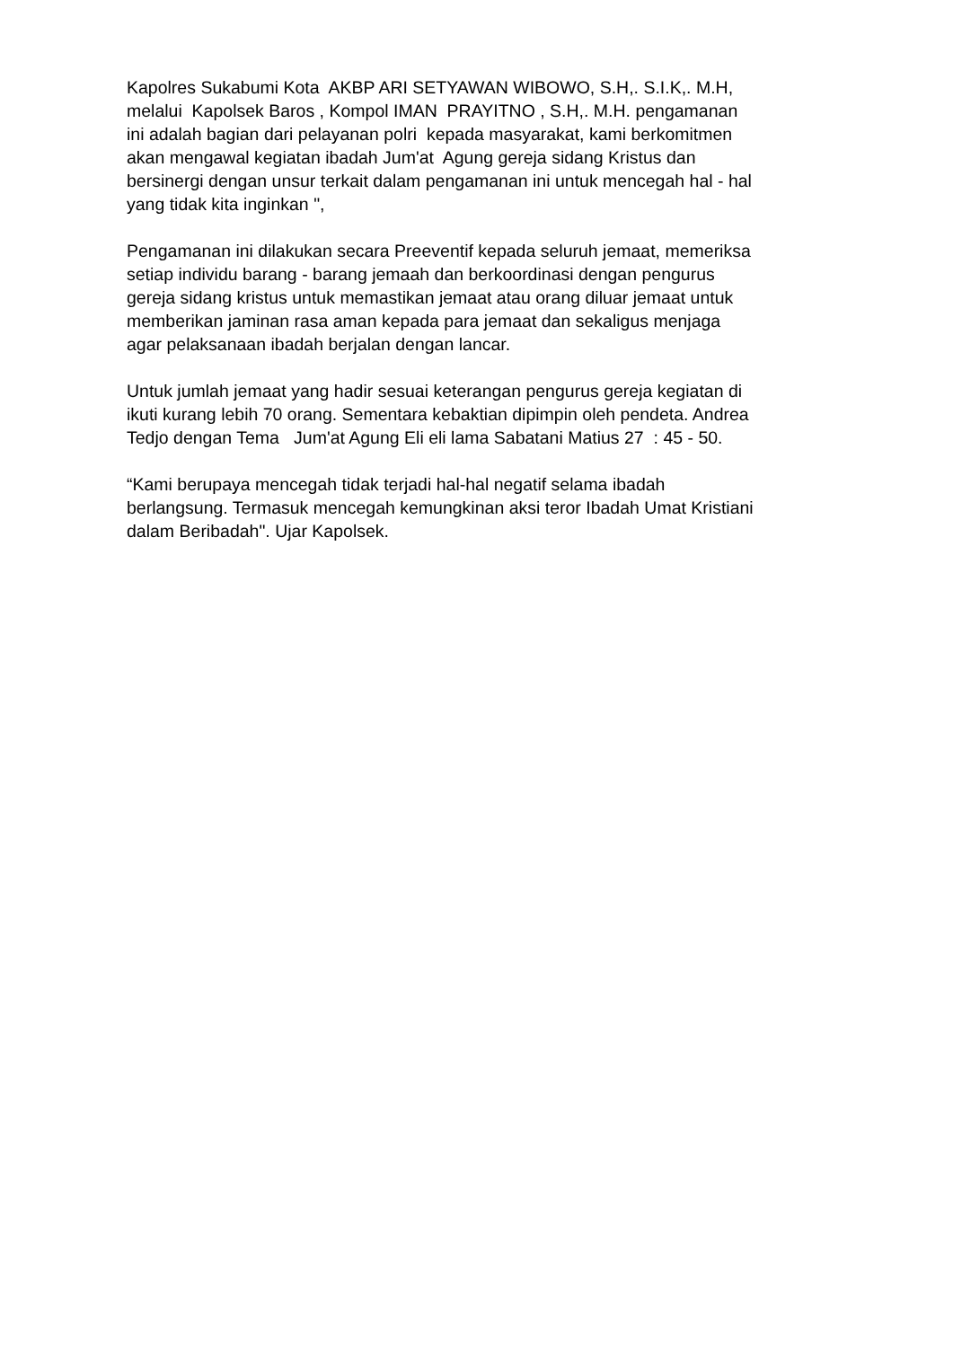Kapolres Sukabumi Kota AKBP ARI SETYAWAN WIBOWO, S.H,. S.I.K,. M.H,
melalui Kapolsek Baros , Kompol IMAN PRAYITNO , S.H,. M.H. pengamanan
ini adalah bagian dari pelayanan polri kepada masyarakat, kami berkomitmen
akan mengawal kegiatan ibadah Jum'at Agung gereja sidang Kristus dan
bersinergi dengan unsur terkait dalam pengamanan ini untuk mencegah hal - hal
yang tidak kita inginkan ",
Pengamanan ini dilakukan secara Preeventif kepada seluruh jemaat, memeriksa
setiap individu barang - barang jemaah dan berkoordinasi dengan pengurus
gereja sidang kristus untuk memastikan jemaat atau orang diluar jemaat untuk
memberikan jaminan rasa aman kepada para jemaat dan sekaligus menjaga
agar pelaksanaan ibadah berjalan dengan lancar.
Untuk jumlah jemaat yang hadir sesuai keterangan pengurus gereja kegiatan di
ikuti kurang lebih 70 orang. Sementara kebaktian dipimpin oleh pendeta. Andrea
Tedjo dengan Tema Jum'at Agung Eli eli lama Sabatani Matius 27 : 45 - 50.
“Kami berupaya mencegah tidak terjadi hal-hal negatif selama ibadah
berlangsung. Termasuk mencegah kemungkinan aksi teror Ibadah Umat Kristiani
dalam Beribadah". Ujar Kapolsek.